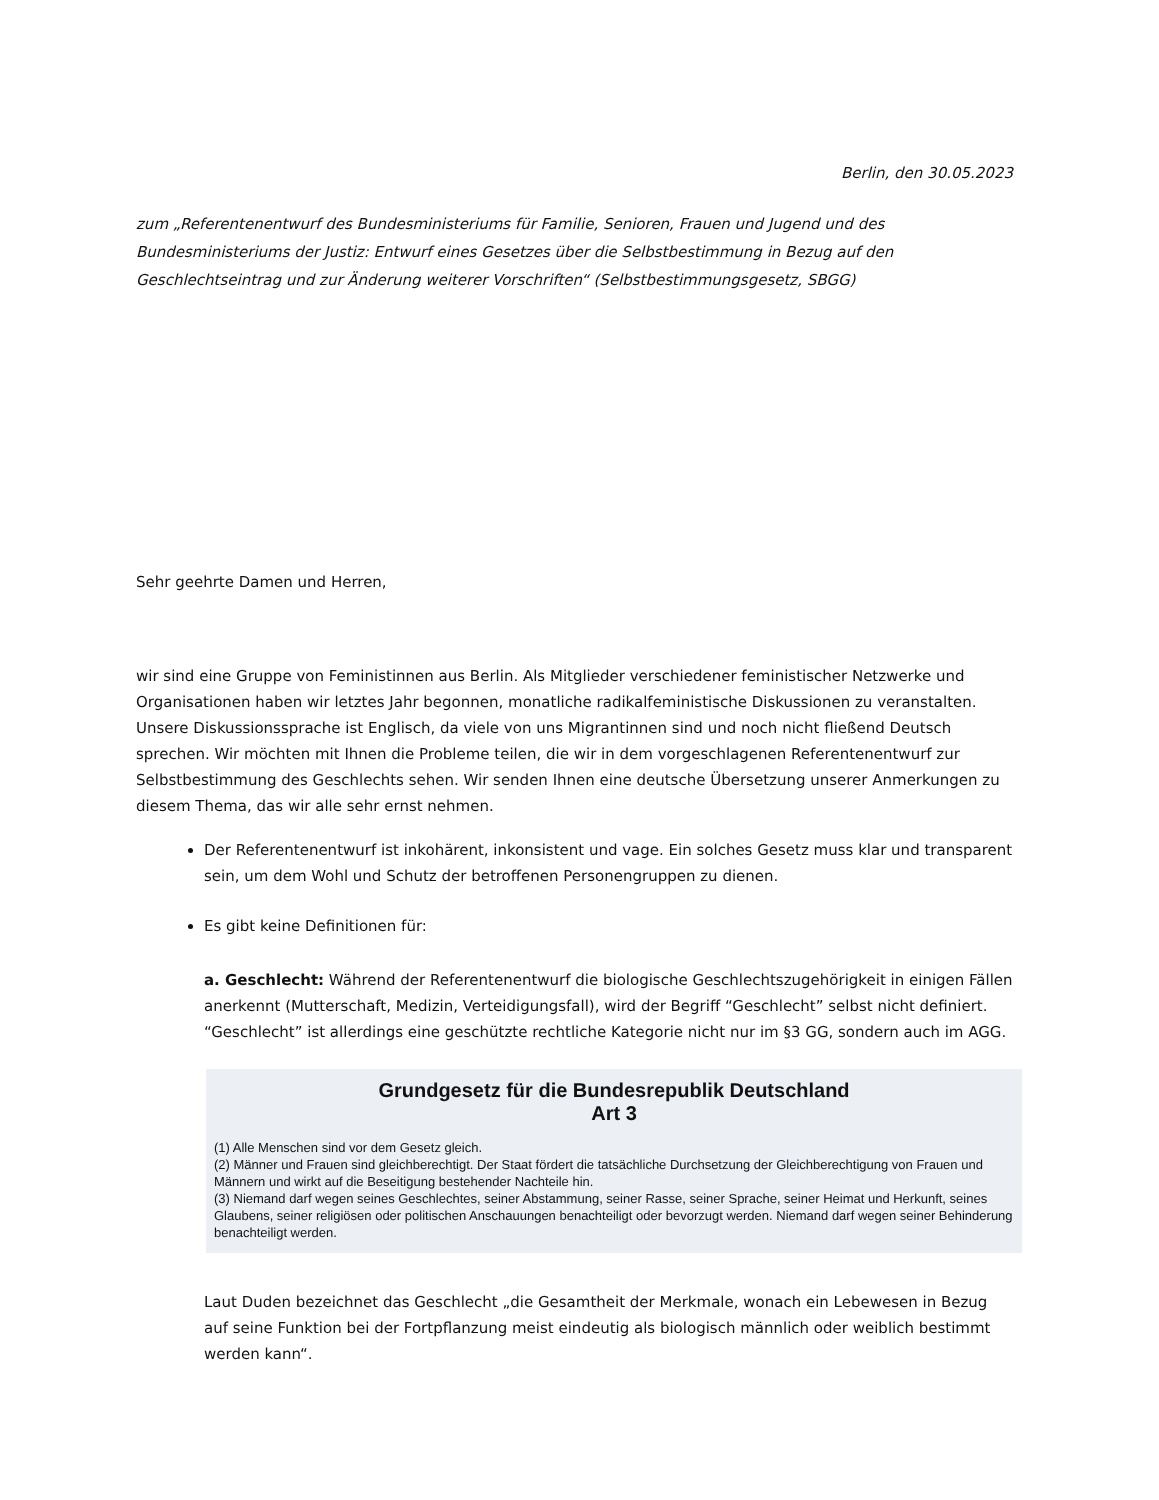Berlin, den 30.05.2023
zum „Referentenentwurf des Bundesministeriums für Familie, Senioren, Frauen und Jugend und des Bundesministeriums der Justiz: Entwurf eines Gesetzes über die Selbstbestimmung in Bezug auf den Geschlechtseintrag und zur Änderung weiterer Vorschriften“ (Selbstbestimmungsgesetz, SBGG)
Sehr geehrte Damen und Herren,
wir sind eine Gruppe von Feministinnen aus Berlin. Als Mitglieder verschiedener feministischer Netzwerke und Organisationen haben wir letztes Jahr begonnen, monatliche radikalfeministische Diskussionen zu veranstalten. Unsere Diskussionssprache ist Englisch, da viele von uns Migrantinnen sind und noch nicht fließend Deutsch sprechen. Wir möchten mit Ihnen die Probleme teilen, die wir in dem vorgeschlagenen Referentenentwurf zur Selbstbestimmung des Geschlechts sehen. Wir senden Ihnen eine deutsche Übersetzung unserer Anmerkungen zu diesem Thema, das wir alle sehr ernst nehmen.
Der Referentenentwurf ist inkohärent, inkonsistent und vage. Ein solches Gesetz muss klar und transparent sein, um dem Wohl und Schutz der betroffenen Personengruppen zu dienen.
Es gibt keine Definitionen für:
a. Geschlecht: Während der Referentenentwurf die biologische Geschlechtszugehörigkeit in einigen Fällen anerkennt (Mutterschaft, Medizin, Verteidigungsfall), wird der Begriff “Geschlecht” selbst nicht definiert. “Geschlecht” ist allerdings eine geschützte rechtliche Kategorie nicht nur im §3 GG, sondern auch im AGG.
Grundgesetz für die Bundesrepublik Deutschland
Art 3
(1) Alle Menschen sind vor dem Gesetz gleich.
(2) Männer und Frauen sind gleichberechtigt. Der Staat fördert die tatsächliche Durchsetzung der Gleichberechtigung von Frauen und Männern und wirkt auf die Beseitigung bestehender Nachteile hin.
(3) Niemand darf wegen seines Geschlechtes, seiner Abstammung, seiner Rasse, seiner Sprache, seiner Heimat und Herkunft, seines Glaubens, seiner religiösen oder politischen Anschauungen benachteiligt oder bevorzugt werden. Niemand darf wegen seiner Behinderung benachteiligt werden.
Laut Duden bezeichnet das Geschlecht „die Gesamtheit der Merkmale, wonach ein Lebewesen in Bezug auf seine Funktion bei der Fortpflanzung meist eindeutig als biologisch männlich oder weiblich bestimmt werden kann“.